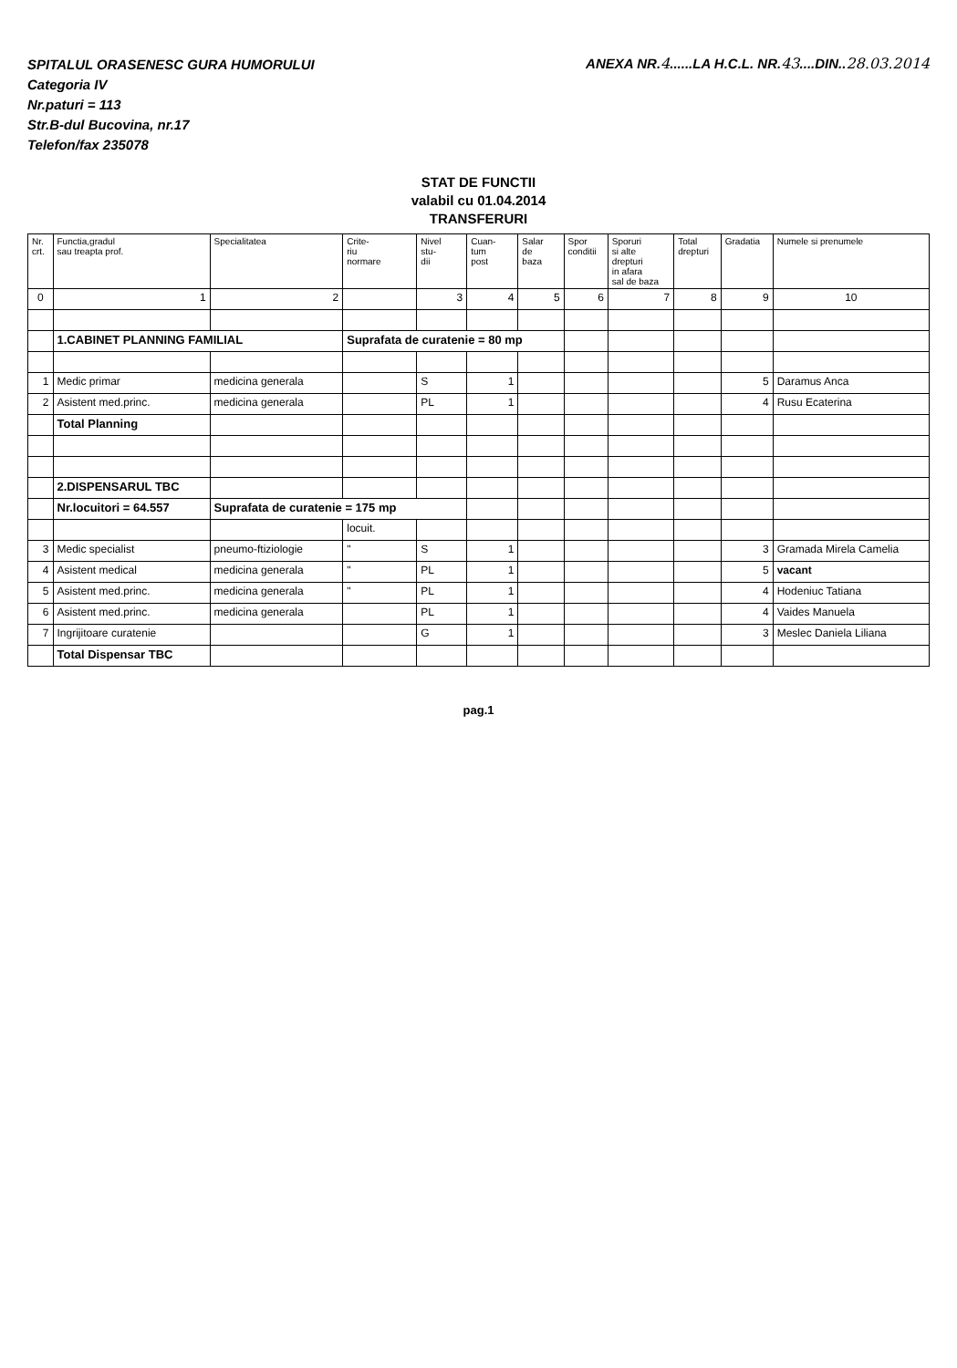SPITALUL ORASENESC GURA HUMORULUI
Categoria IV
Nr.paturi = 113
Str.B-dul Bucovina, nr.17
Telefon/fax 235078
ANEXA NR.4......LA H.C.L. NR.43....DIN..28.03.2014
STAT DE FUNCTII
valabil cu 01.04.2014
TRANSFERURI
| Nr. crt. | Functia,gradul sau treapta prof. | Specialitatea | Crite- riu normare | Nivel stu- dii | Cuan- tum post | Salar de baza | Spor conditii | Sporuri si alte drepturi in afara sal de baza | Total drepturi | Gradatia | Numele si prenumele |
| --- | --- | --- | --- | --- | --- | --- | --- | --- | --- | --- | --- |
| 0 | 1 | 2 | | 3 | 4 | 5 | 6 | 7 | 8 | 9 | 10 |
| | 1.CABINET PLANNING FAMILIAL | | Suprafata de curatenie = 80 mp | | | | | | | | |
| 1 | Medic primar | medicina generala | | S | 1 | | | | | 5 | Daramus Anca |
| 2 | Asistent med.princ. | medicina generala | | PL | 1 | | | | | 4 | Rusu Ecaterina |
| | Total Planning | | | | | | | | | | |
| | 2.DISPENSARUL TBC | | | | | | | | | | |
| | Nr.locuitori = 64.557 | Suprafata de curatenie = 175 mp | | | | | | | | | |
| | | | locuit. | | | | | | | | |
| 3 | Medic specialist | pneumo-ftiziologie | " | S | 1 | | | | | 3 | Gramada Mirela Camelia |
| 4 | Asistent medical | medicina generala | " | PL | 1 | | | | | 5 | vacant |
| 5 | Asistent med.princ. | medicina generala | " | PL | 1 | | | | | 4 | Hodeniuc Tatiana |
| 6 | Asistent med.princ. | medicina generala | | PL | 1 | | | | | 4 | Vaides Manuela |
| 7 | Ingrijitoare curatenie | | | G | 1 | | | | | 3 | Meslec Daniela Liliana |
| | Total Dispensar TBC | | | | | | | | | | |
pag.1